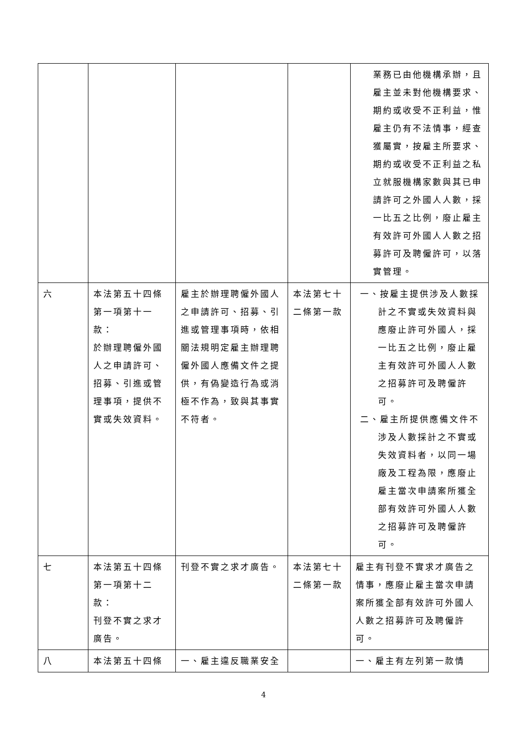| | | | | 業務已由他機構承辦，且雇主並未對他機構要求、期約或收受不正利益，惟雇主仍有不法情事，經查獲屬實，按雇主所要求、期約或收受不正利益之私立就服機構家數與其已申請許可之外國人人數，採一比五之比例，廢止雇主有效許可外國人人數之招募許可及聘僱許可，以落實管理。 |
| 六 | 本法第五十四條第一項第十一款： 於辦理聘僱外國人之申請許可、招募、引進或管理事項，提供不實或失效資料。 | 雇主於辦理聘僱外國人之申請許可、招募、引進或管理事項時，依相關法規明定雇主辦理聘僱外國人應備文件之提供，有偽變造行為或消極不作為，致與其事實不符者。 | 本法第七十二條第一款 | 一、按雇主提供涉及人數採計之不實或失效資料與應廢止許可外國人，採一比五之比例，廢止雇主有效許可外國人人數之招募許可及聘僱許可。 二、雇主所提供應備文件不涉及人數採計之不實或失效資料者，以同一場廠及工程為限，應廢止雇主當次申請案所獲全部有效許可外國人人數之招募許可及聘僱許可。 |
| 七 | 本法第五十四條第一項第十二款： 刊登不實之求才廣告。 | 刊登不實之求才廣告。 | 本法第七十二條第一款 | 雇主有刊登不實求才廣告之情事，應廢止雇主當次申請案所獲全部有效許可外國人人數之招募許可及聘僱許可。 |
| 八 | 本法第五十四條 | 一、雇主違反職業安全 | | 一、雇主有左列第一款情 |
4